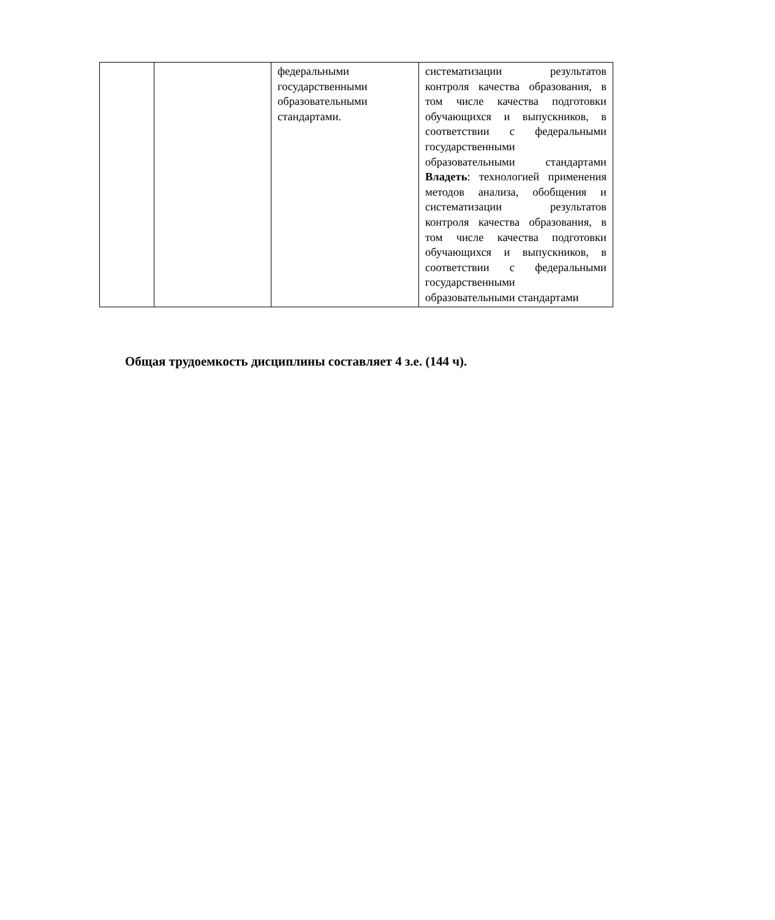| | | федеральными государственными образовательными стандартами. | систематизации результатов контроля качества образования, в том числе качества подготовки обучающихся и выпускников, в соответствии с федеральными государственными образовательными стандартами Владеть : технологией применения методов анализа, обобщения и систематизации результатов контроля качества образования, в том числе качества подготовки обучающихся и выпускников, в соответствии с федеральными государственными образовательными стандартами |
Общая трудоемкость дисциплины составляет 4 з.е. (144 ч).